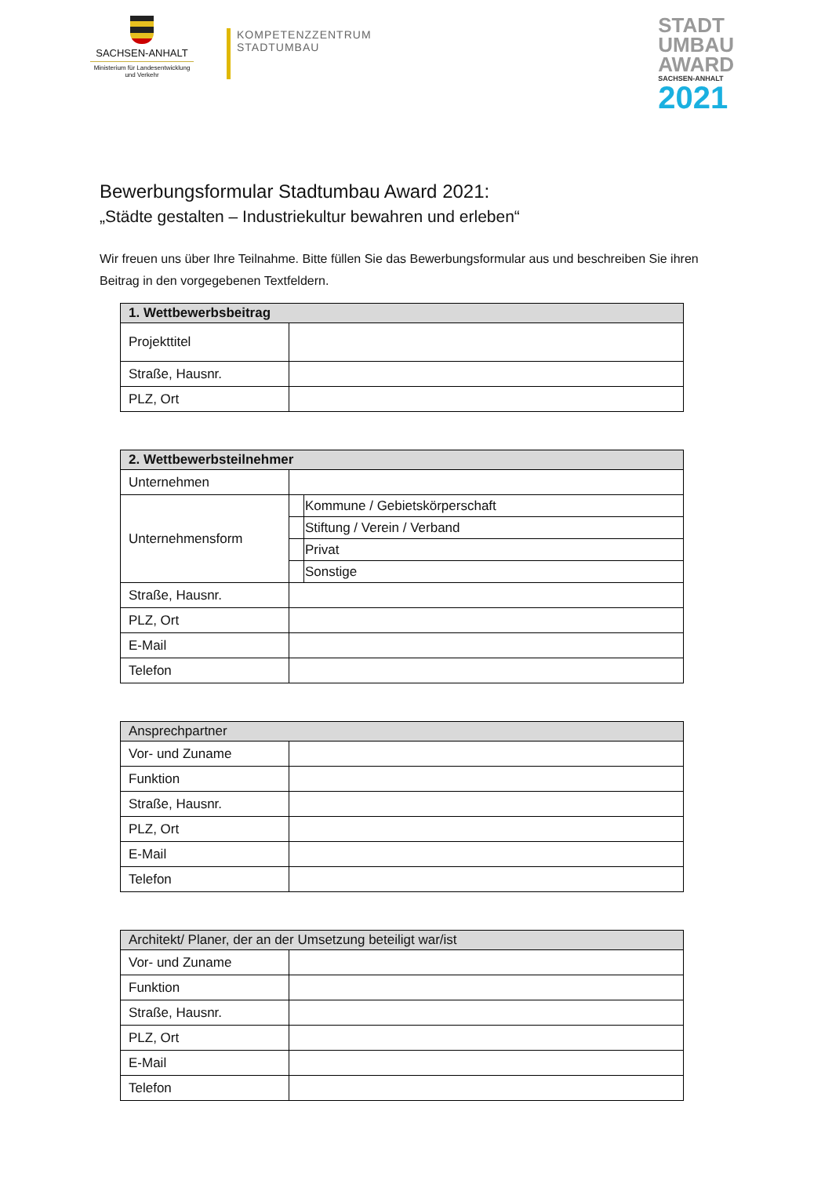SACHSEN-ANHALT
Ministerium für Landesentwicklung und Verkehr
KOMPETENZZENTRUM
STADTUMBAU
STADT
UMBAU
AWARD
SACHSEN-ANHALT
2021
Bewerbungsformular Stadtumbau Award 2021:
„Städte gestalten – Industriekultur bewahren und erleben“
Wir freuen uns über Ihre Teilnahme. Bitte füllen Sie das Bewerbungsformular aus und beschreiben Sie ihren Beitrag in den vorgegebenen Textfeldern.
| 1. Wettbewerbsbeitrag | |
| --- | --- |
| Projekttitel | |
| Straße, Hausnr. | |
| PLZ, Ort | |
| 2. Wettbewerbsteilnehmer | | |
| --- | --- | --- |
| Unternehmen | | |
| Unternehmensform | | Kommune / Gebietskörperschaft |
| | | Stiftung / Verein / Verband |
| | | Privat |
| | | Sonstige |
| Straße, Hausnr. | | |
| PLZ, Ort | | |
| E-Mail | | |
| Telefon | | |
| Ansprechpartner | |
| --- | --- |
| Vor- und Zuname | |
| Funktion | |
| Straße, Hausnr. | |
| PLZ, Ort | |
| E-Mail | |
| Telefon | |
| Architekt/ Planer, der an der Umsetzung beteiligt war/ist | |
| --- | --- |
| Vor- und Zuname | |
| Funktion | |
| Straße, Hausnr. | |
| PLZ, Ort | |
| E-Mail | |
| Telefon | |